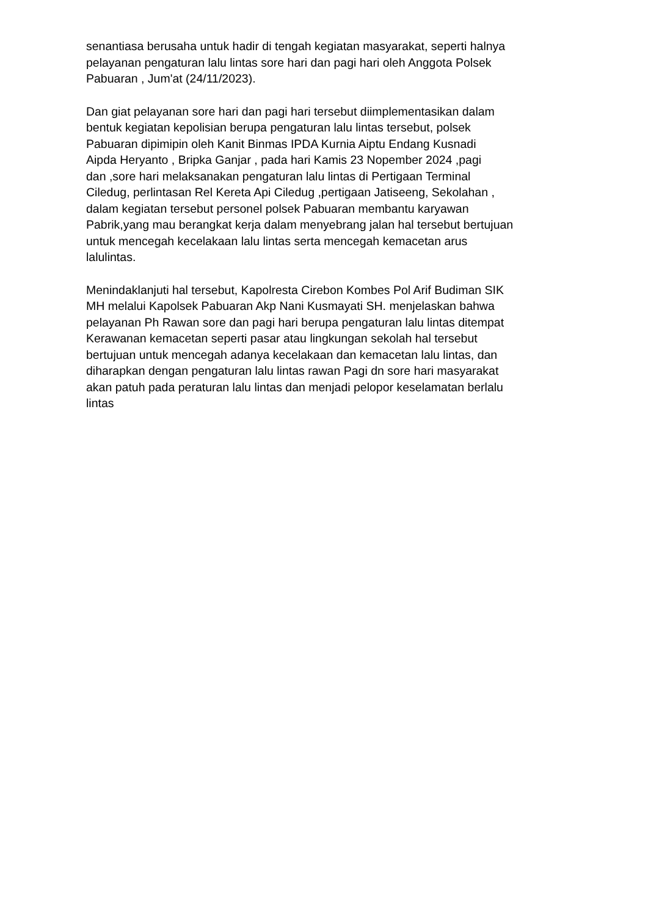senantiasa berusaha untuk hadir di tengah kegiatan masyarakat, seperti halnya pelayanan pengaturan lalu lintas sore hari dan pagi hari oleh Anggota Polsek Pabuaran , Jum'at (24/11/2023).
Dan giat pelayanan sore hari dan pagi hari tersebut diimplementasikan dalam bentuk kegiatan kepolisian berupa pengaturan lalu lintas tersebut, polsek Pabuaran dipimipin oleh Kanit Binmas IPDA Kurnia Aiptu Endang Kusnadi Aipda Heryanto , Bripka Ganjar , pada hari Kamis 23 Nopember 2024 ,pagi dan ,sore hari melaksanakan pengaturan lalu lintas di Pertigaan Terminal Ciledug, perlintasan Rel Kereta Api Ciledug ,pertigaan Jatiseeng, Sekolahan , dalam kegiatan tersebut personel polsek Pabuaran membantu karyawan Pabrik,yang mau berangkat kerja dalam menyebrang jalan hal tersebut bertujuan untuk mencegah kecelakaan lalu lintas serta mencegah kemacetan arus lalulintas.
Menindaklanjuti hal tersebut, Kapolresta Cirebon Kombes Pol Arif Budiman SIK MH melalui Kapolsek Pabuaran Akp Nani Kusmayati SH. menjelaskan bahwa pelayanan Ph Rawan sore dan pagi hari berupa pengaturan lalu lintas ditempat Kerawanan kemacetan seperti pasar atau lingkungan sekolah hal tersebut bertujuan untuk mencegah adanya kecelakaan dan kemacetan lalu lintas, dan diharapkan dengan pengaturan lalu lintas rawan Pagi dn sore hari masyarakat akan patuh pada peraturan lalu lintas dan menjadi pelopor keselamatan berlalu lintas